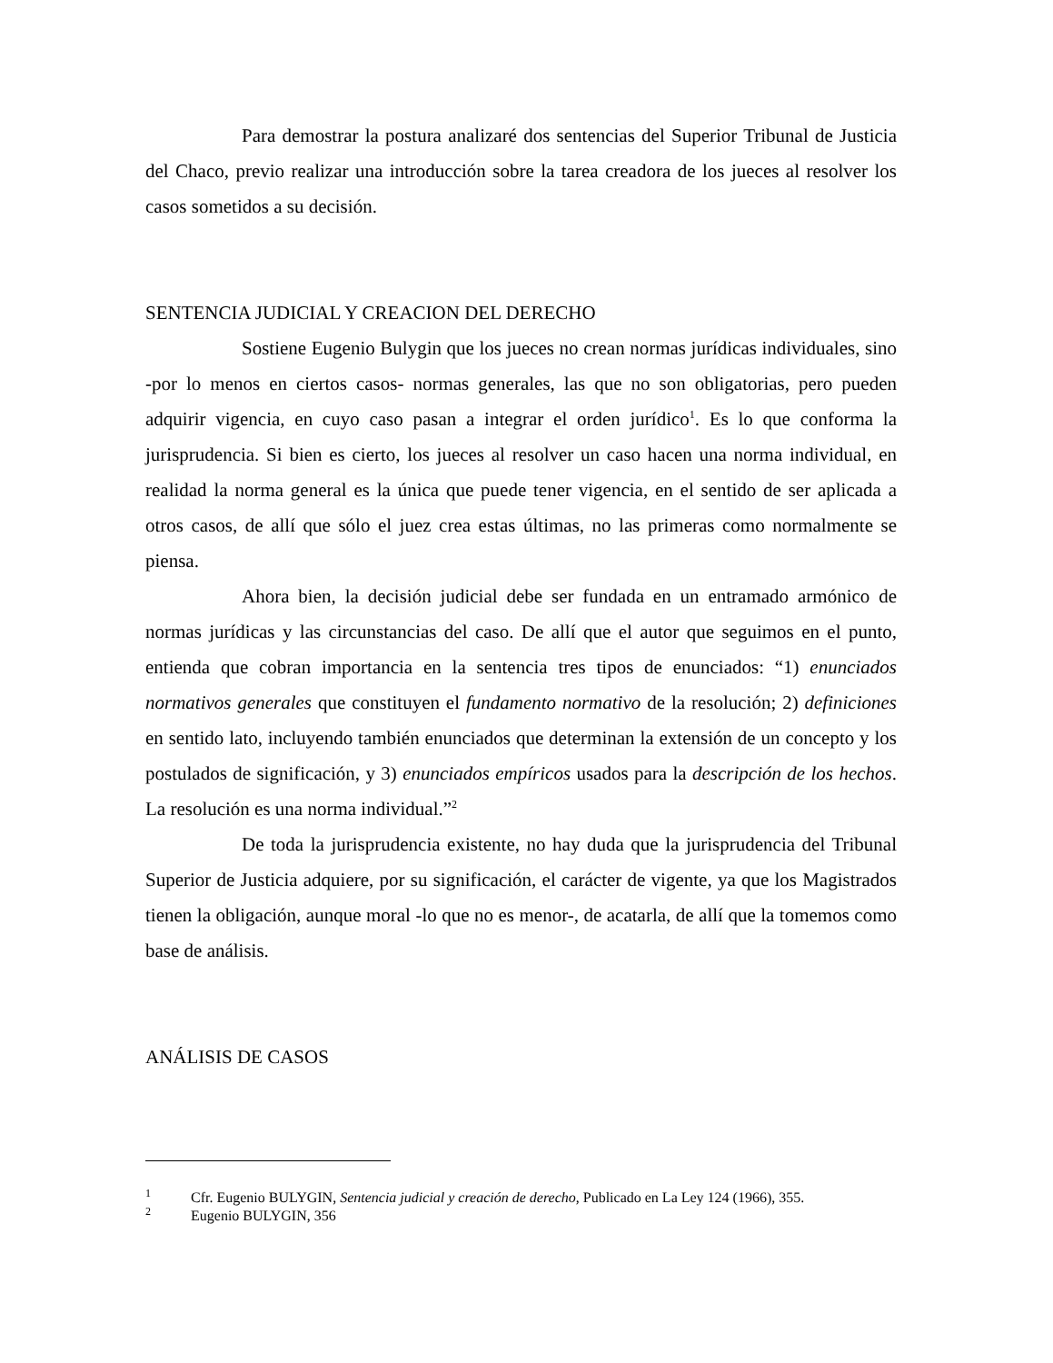Para demostrar la postura analizaré dos sentencias del Superior Tribunal de Justicia del Chaco, previo realizar una introducción sobre la tarea creadora de los jueces al resolver los casos sometidos a su decisión.
SENTENCIA JUDICIAL Y CREACION DEL DERECHO
Sostiene Eugenio Bulygin que los jueces no crean normas jurídicas individuales, sino -por lo menos en ciertos casos- normas generales, las que no son obligatorias, pero pueden adquirir vigencia, en cuyo caso pasan a integrar el orden jurídico<sup>1</sup>. Es lo que conforma la jurisprudencia. Si bien es cierto, los jueces al resolver un caso hacen una norma individual, en realidad la norma general es la única que puede tener vigencia, en el sentido de ser aplicada a otros casos, de allí que sólo el juez crea estas últimas, no las primeras como normalmente se piensa.
Ahora bien, la decisión judicial debe ser fundada en un entramado armónico de normas jurídicas y las circunstancias del caso. De allí que el autor que seguimos en el punto, entienda que cobran importancia en la sentencia tres tipos de enunciados: “1) enunciados normativos generales que constituyen el fundamento normativo de la resolución; 2) definiciones en sentido lato, incluyendo también enunciados que determinan la extensión de un concepto y los postulados de significación, y 3) enunciados empíricos usados para la descripción de los hechos. La resolución es una norma individual.”<sup>2</sup>
De toda la jurisprudencia existente, no hay duda que la jurisprudencia del Tribunal Superior de Justicia adquiere, por su significación, el carácter de vigente, ya que los Magistrados tienen la obligación, aunque moral -lo que no es menor-, de acatarla, de allí que la tomemos como base de análisis.
ANÁLISIS DE CASOS
<sup>1</sup> Cfr. Eugenio BULYGIN, Sentencia judicial y creación de derecho, Publicado en La Ley 124 (1966), 355.
<sup>2</sup> Eugenio BULYGIN, 356